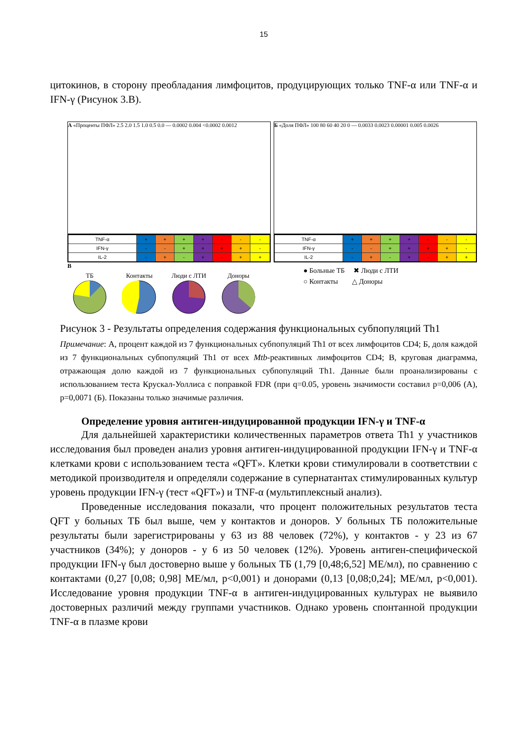15
цитокинов, в сторону преобладания лимфоцитов, продуцирующих только TNF-α или TNF-α и IFN-γ (Рисунок 3.В).
А «Проценты ПФЛ» 2.5 2.0 1.5 1.0 0.5 0.0 — 0.0002 0.004 <0.0002 0.0012
| TNF-α | + | + | + | + | - | - | - |
| IFN-γ | - | - | + | + | + | + | - |
| IL-2 | - | + | - | + | - | + | + |
В
ТБ
Контакты
Люди с ЛТИ
Доноры
Б «Доля ПФЛ» 100 80 60 40 20 0 — 0.0033 0.0023 0.00001 0.005 0.0026
| TNF-α | + | + | + | + | - | - | - |
| IFN-γ | - | - | + | + | + | + | - |
| IL-2 | - | + | - | + | - | + | + |
● Больные ТБ ✖ Люди с ЛТИ
○ Контакты △ Доноры
Рисунок 3 - Результаты определения содержания функциональных субпопуляций Th1
Примечание: А, процент каждой из 7 функциональных субпопуляций Th1 от всех лимфоцитов CD4; Б, доля каждой из 7 функциональных субпопуляций Th1 от всех Mtb-реактивных лимфоцитов CD4; В, круговая диаграмма, отражающая долю каждой из 7 функциональных субпопуляций Th1. Данные были проанализированы с использованием теста Крускал-Уоллиса с поправкой FDR (при q=0.05, уровень значимости составил p=0,006 (А), p=0,0071 (Б). Показаны только значимые различия.
Определение уровня антиген-индуцированной продукции IFN-γ и TNF-α
Для дальнейшей характеристики количественных параметров ответа Th1 у участников исследования был проведен анализ уровня антиген-индуцированной продукции IFN-γ и TNF-α клетками крови с использованием теста «QFT». Клетки крови стимулировали в соответствии с методикой производителя и определяли содержание в супернатантах стимулированных культур уровень продукции IFN-γ (тест «QFT») и TNF-α (мультиплексный анализ).
Проведенные исследования показали, что процент положительных результатов теста QFT у больных ТБ был выше, чем у контактов и доноров. У больных ТБ положительные результаты были зарегистрированы у 63 из 88 человек (72%), у контактов - у 23 из 67 участников (34%); у доноров - у 6 из 50 человек (12%). Уровень антиген-специфической продукции IFN-γ был достоверно выше у больных ТБ (1,79 [0,48;6,52] МЕ/мл), по сравнению с контактами (0,27 [0,08; 0,98] МЕ/мл, p<0,001) и донорами (0,13 [0,08;0,24]; МЕ/мл, p<0,001). Исследование уровня продукции TNF-α в антиген-индуцированных культурах не выявило достоверных различий между группами участников. Однако уровень спонтанной продукции TNF-α в плазме крови